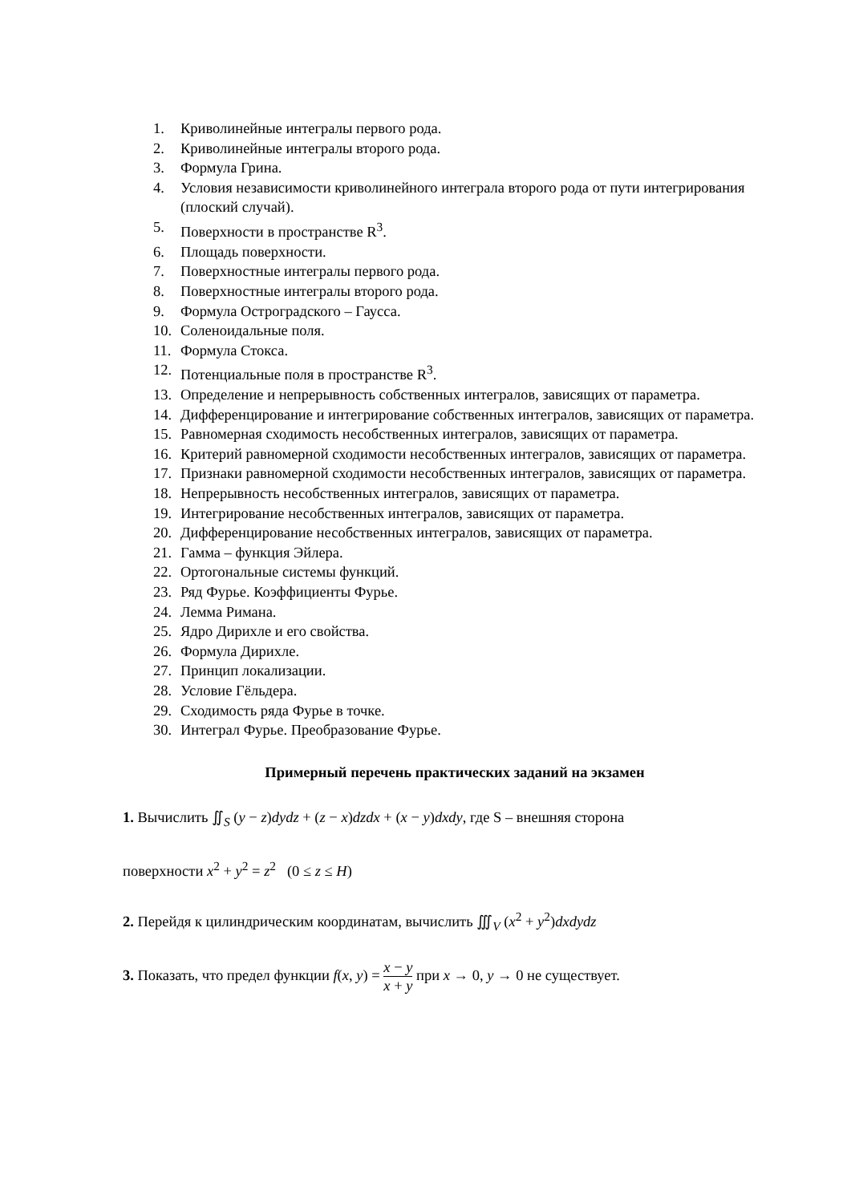1. Криволинейные интегралы первого рода.
2. Криволинейные интегралы второго рода.
3. Формула Грина.
4. Условия независимости криволинейного интеграла второго рода от пути интегрирования (плоский случай).
5. Поверхности в пространстве R<sup>3</sup>.
6. Площадь поверхности.
7. Поверхностные интегралы первого рода.
8. Поверхностные интегралы второго рода.
9. Формула Остроградского – Гаусса.
10. Соленоидальные поля.
11. Формула Стокса.
12. Потенциальные поля в пространстве R<sup>3</sup>.
13. Определение и непрерывность собственных интегралов, зависящих от параметра.
14. Дифференцирование и интегрирование собственных интегралов, зависящих от параметра.
15. Равномерная сходимость несобственных интегралов, зависящих от параметра.
16. Критерий равномерной сходимости несобственных интегралов, зависящих от параметра.
17. Признаки равномерной сходимости несобственных интегралов, зависящих от параметра.
18. Непрерывность несобственных интегралов, зависящих от параметра.
19. Интегрирование несобственных интегралов, зависящих от параметра.
20. Дифференцирование несобственных интегралов, зависящих от параметра.
21. Гамма – функция Эйлера.
22. Ортогональные системы функций.
23. Ряд Фурье. Коэффициенты Фурье.
24. Лемма Римана.
25. Ядро Дирихле и его свойства.
26. Формула Дирихле.
27. Принцип локализации.
28. Условие Гёльдера.
29. Сходимость ряда Фурье в точке.
30. Интеграл Фурье. Преобразование Фурье.
Примерный перечень практических заданий на экзамен
1. Вычислить ∬<sub>S</sub> (y − z)dydz + (z − x)dzdx + (x − y)dxdy, где S – внешняя сторона
поверхности x<sup>2</sup> + y<sup>2</sup> = z<sup>2</sup> (0 ≤ z ≤ H)
2. Перейдя к цилиндрическим координатам, вычислить ∭<sub>V</sub> (x<sup>2</sup> + y<sup>2</sup>)dxdydz
3. Показать, что предел функции f(x, y) = x − y x + y при x → 0, y → 0 не существует.